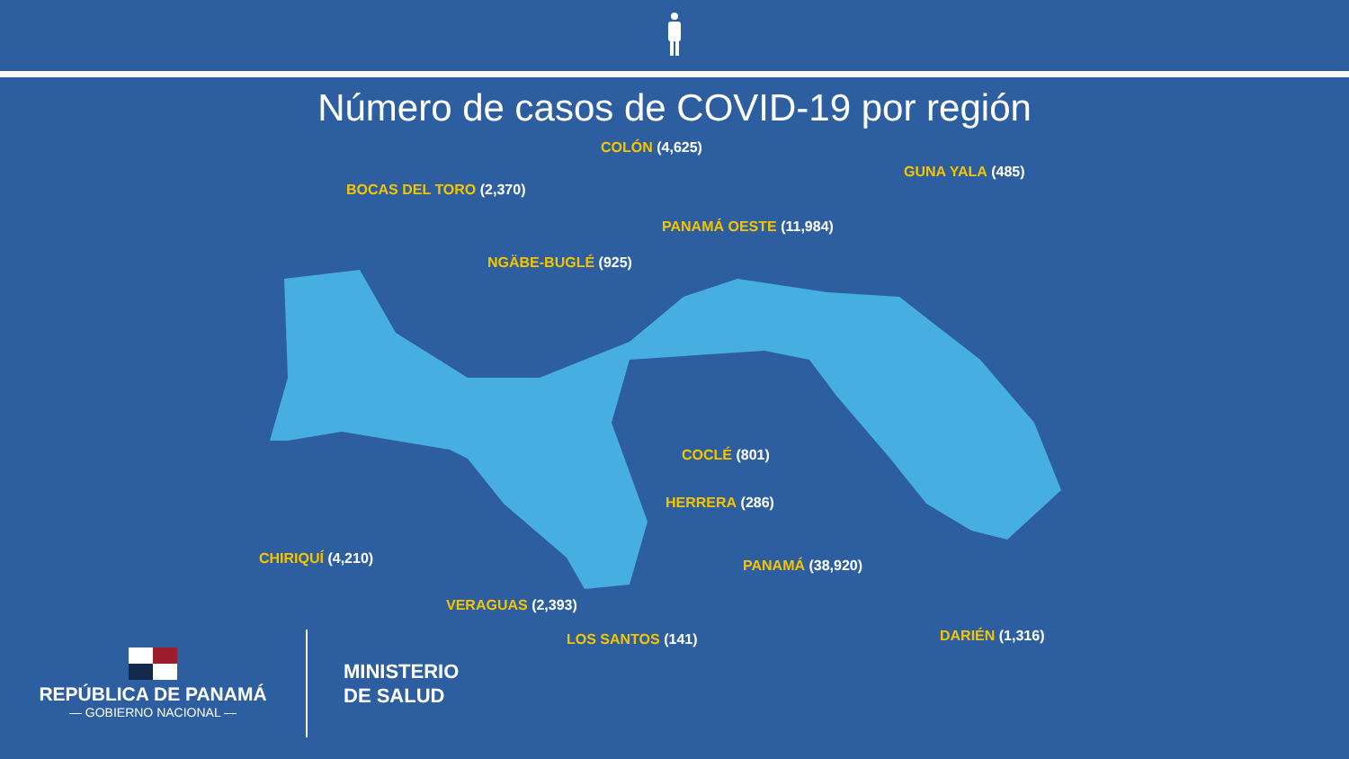Número de casos de COVID-19 por región
COLÓN (4,625)
BOCAS DEL TORO (2,370)
GUNA YALA (485)
PANAMÁ OESTE (11,984)
NGÄBE-BUGLÉ (925)
COCLÉ (801)
HERRERA (286)
CHIRIQUÍ (4,210) PANAMÁ (38,920)
VERAGUAS (2,393)
DARIÉN (1,316)
LOS SANTOS (141)
REPÚBLICA DE PANAMÁ
— GOBIERNO NACIONAL —
MINISTERIO
DE SALUD